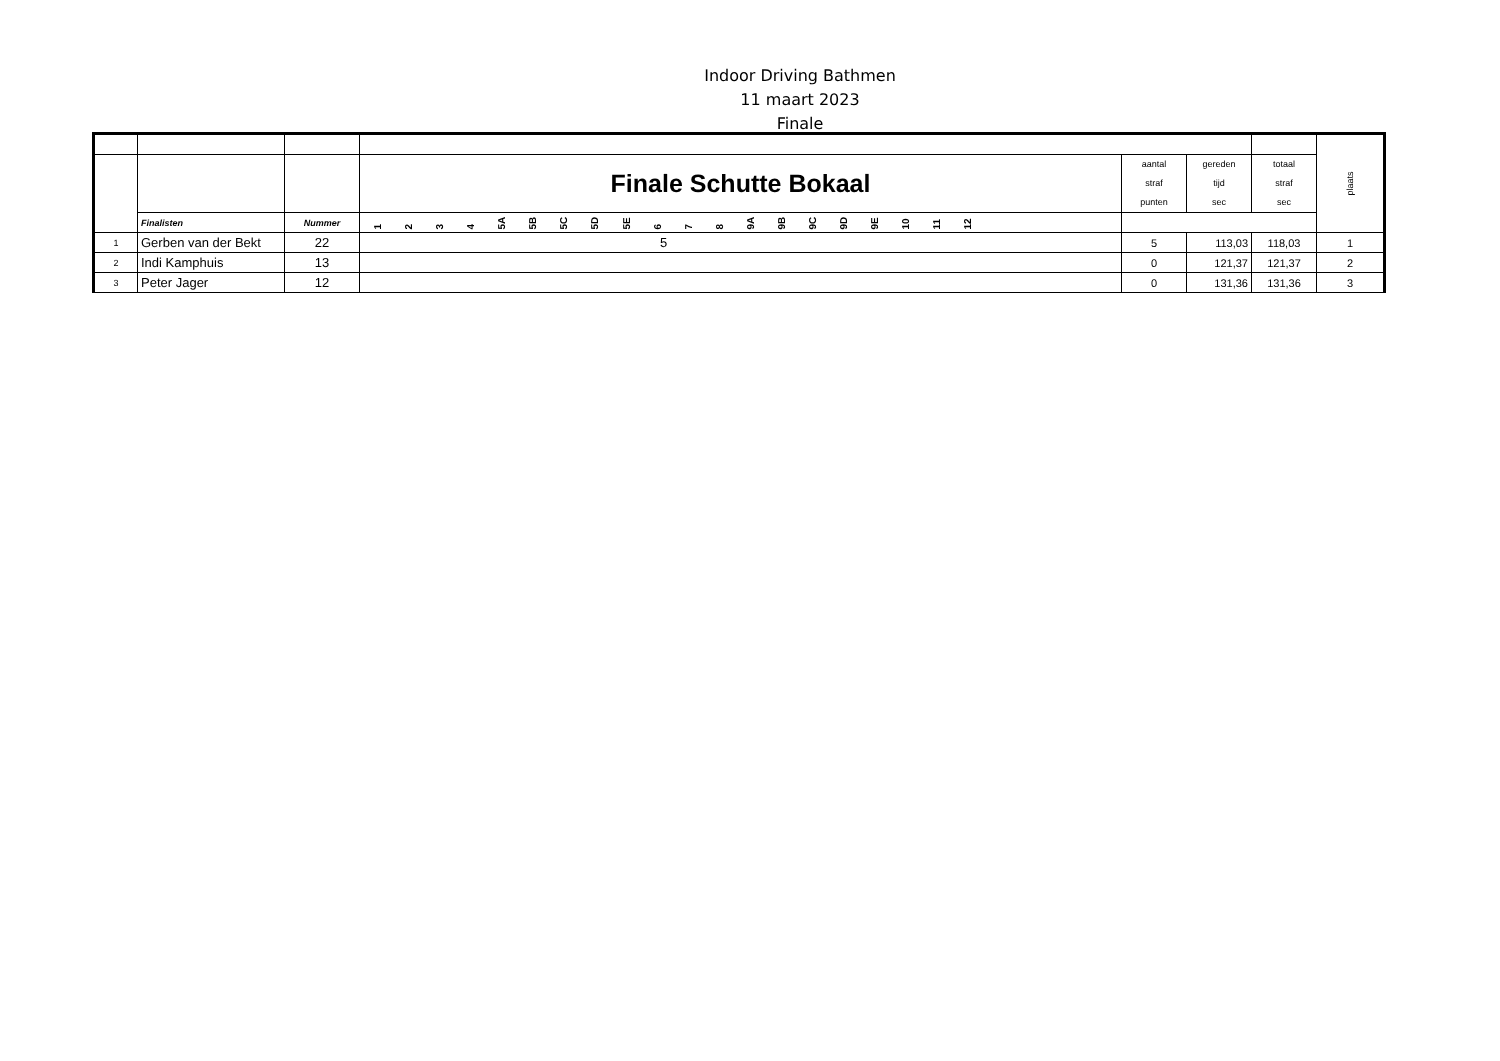Indoor Driving Bathmen
11 maart 2023
Finale
| | | | | | | | plaats |
| | | | Finale Schutte Bokaal | aantal straf punten | gereden tijd sec | totaal straf sec | |
| | Finalisten | Nummer | 1 2 3 4 5A 5B 5C 5D 5E 6 7 8 9A 9B 9C 9D 9E 10 11 12 | | | | |
| 1 | Gerben van der Bekt | 22 | 5 | 5 | 113,03 | 118,03 | 1 |
| 2 | Indi Kamphuis | 13 | | 0 | 121,37 | 121,37 | 2 |
| 3 | Peter Jager | 12 | | 0 | 131,36 | 131,36 | 3 |